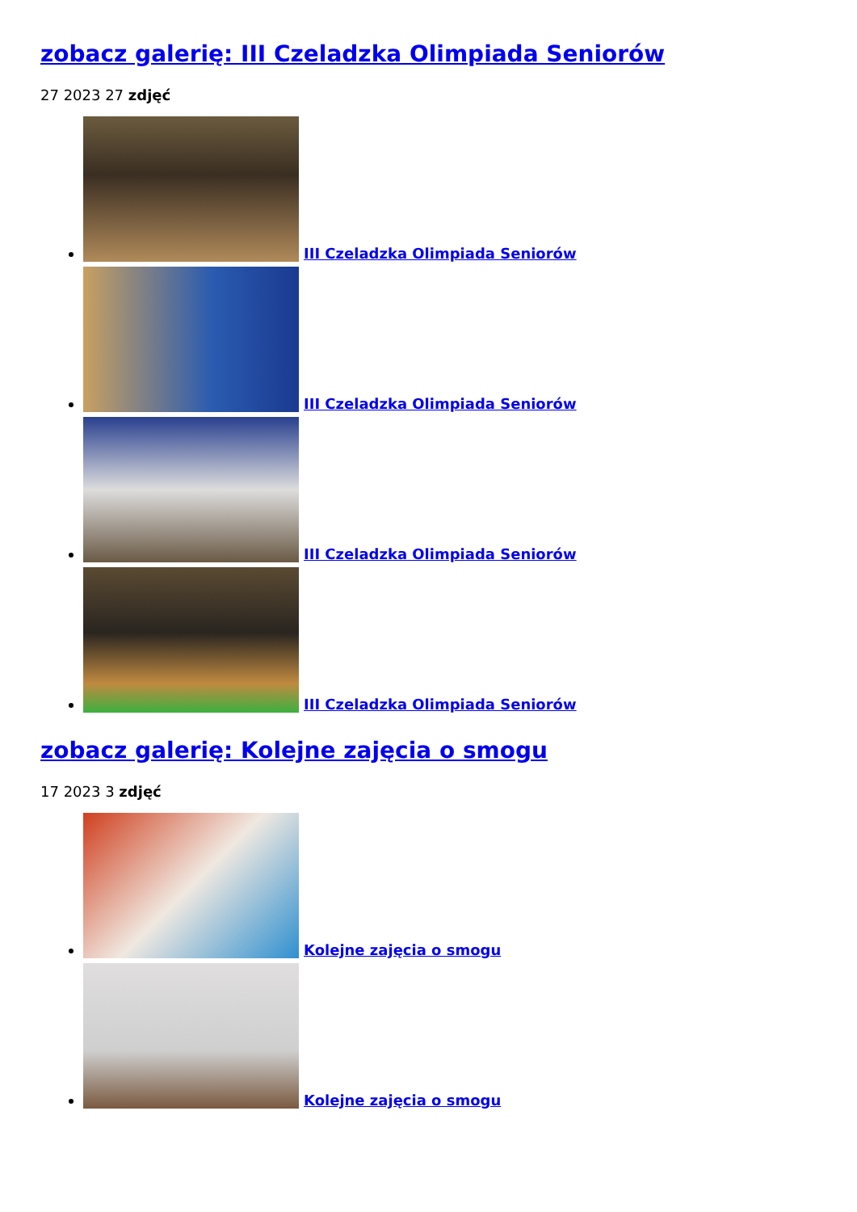zobacz galerię: III Czeladzka Olimpiada Seniorów
27 2023 27 zdjęć
III Czeladzka Olimpiada Seniorów
III Czeladzka Olimpiada Seniorów
III Czeladzka Olimpiada Seniorów
III Czeladzka Olimpiada Seniorów
zobacz galerię: Kolejne zajęcia o smogu
17 2023 3 zdjęć
Kolejne zajęcia o smogu
Kolejne zajęcia o smogu